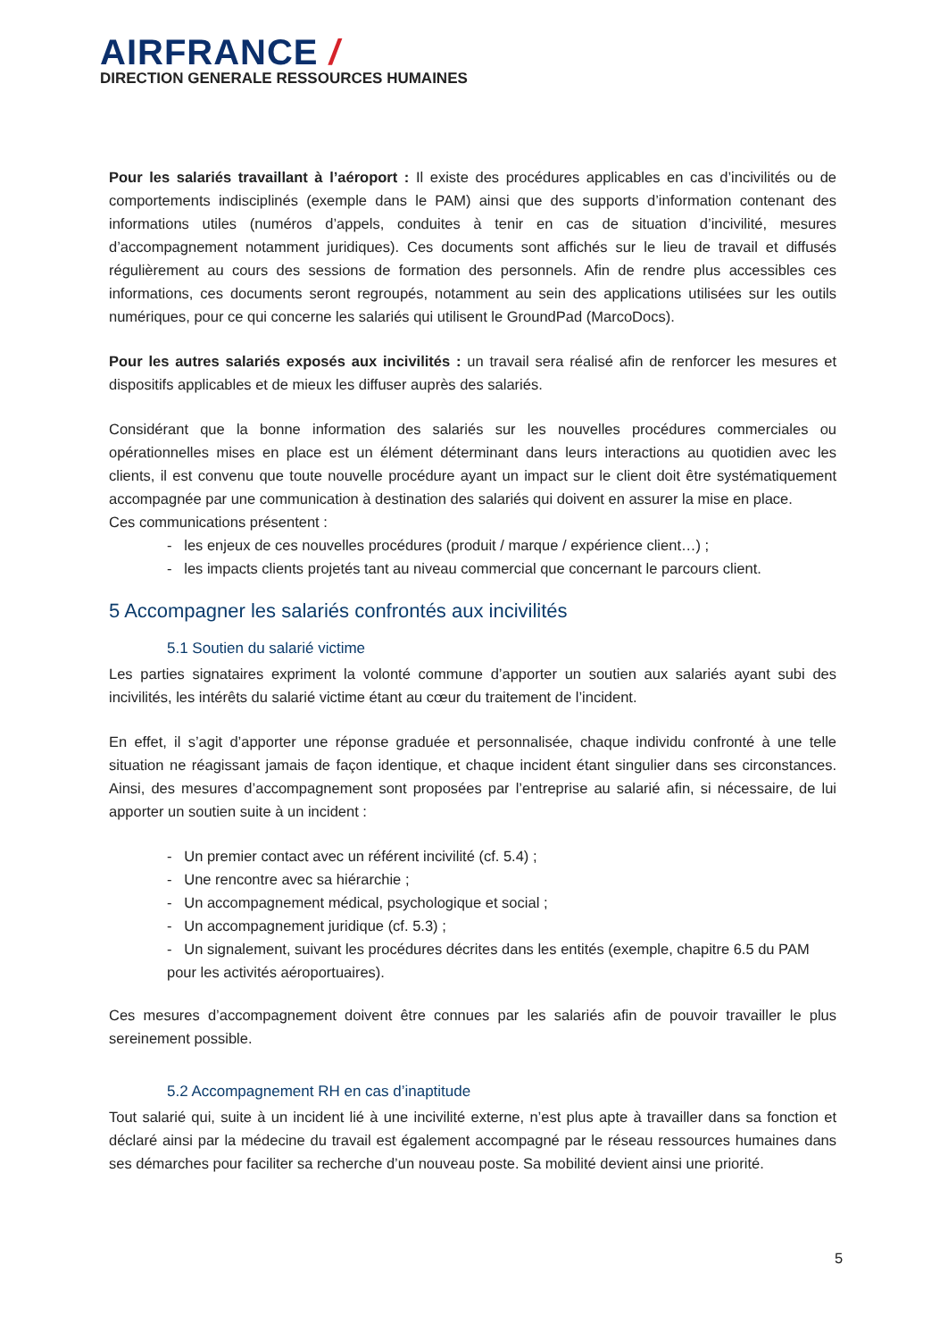AIRFRANCE /
DIRECTION GENERALE RESSOURCES HUMAINES
Pour les salariés travaillant à l’aéroport : Il existe des procédures applicables en cas d’incivilités ou de comportements indisciplinés (exemple dans le PAM) ainsi que des supports d’information contenant des informations utiles (numéros d’appels, conduites à tenir en cas de situation d’incivilité, mesures d’accompagnement notamment juridiques). Ces documents sont affichés sur le lieu de travail et diffusés régulièrement au cours des sessions de formation des personnels. Afin de rendre plus accessibles ces informations, ces documents seront regroupés, notamment au sein des applications utilisées sur les outils numériques, pour ce qui concerne les salariés qui utilisent le GroundPad (MarcoDocs).
Pour les autres salariés exposés aux incivilités : un travail sera réalisé afin de renforcer les mesures et dispositifs applicables et de mieux les diffuser auprès des salariés.
Considérant que la bonne information des salariés sur les nouvelles procédures commerciales ou opérationnelles mises en place est un élément déterminant dans leurs interactions au quotidien avec les clients, il est convenu que toute nouvelle procédure ayant un impact sur le client doit être systématiquement accompagnée par une communication à destination des salariés qui doivent en assurer la mise en place.
Ces communications présentent :
- les enjeux de ces nouvelles procédures (produit / marque / expérience client…) ;
- les impacts clients projetés tant au niveau commercial que concernant le parcours client.
5 Accompagner les salariés confrontés aux incivilités
5.1 Soutien du salarié victime
Les parties signataires expriment la volonté commune d’apporter un soutien aux salariés ayant subi des incivilités, les intérêts du salarié victime étant au cœur du traitement de l’incident.
En effet, il s’agit d’apporter une réponse graduée et personnalisée, chaque individu confronté à une telle situation ne réagissant jamais de façon identique, et chaque incident étant singulier dans ses circonstances. Ainsi, des mesures d’accompagnement sont proposées par l’entreprise au salarié afin, si nécessaire, de lui apporter un soutien suite à un incident :
- Un premier contact avec un référent incivilité (cf. 5.4) ;
- Une rencontre avec sa hiérarchie ;
- Un accompagnement médical, psychologique et social ;
- Un accompagnement juridique (cf. 5.3) ;
- Un signalement, suivant les procédures décrites dans les entités (exemple, chapitre 6.5 du PAM pour les activités aéroportuaires).
Ces mesures d’accompagnement doivent être connues par les salariés afin de pouvoir travailler le plus sereinement possible.
5.2 Accompagnement RH en cas d’inaptitude
Tout salarié qui, suite à un incident lié à une incivilité externe, n’est plus apte à travailler dans sa fonction et déclaré ainsi par la médecine du travail est également accompagné par le réseau ressources humaines dans ses démarches pour faciliter sa recherche d’un nouveau poste. Sa mobilité devient ainsi une priorité.
5